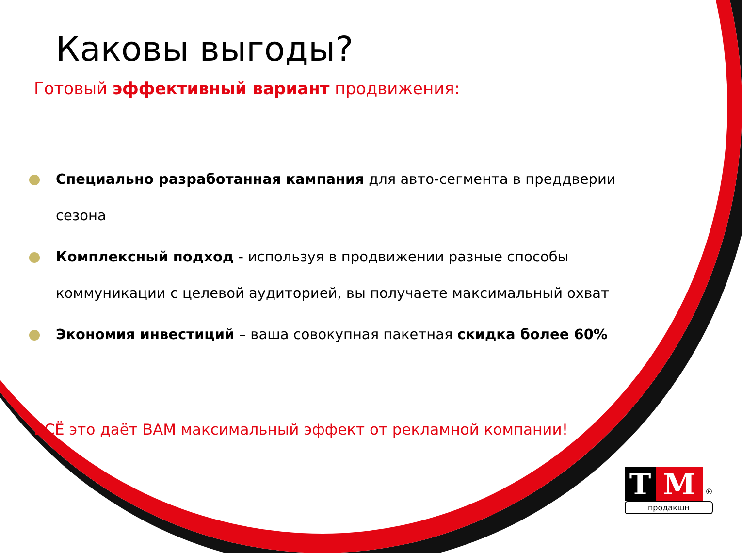Каковы выгоды?
Готовый эффективный вариант продвижения:
Специально разработанная кампания для авто-сегмента в преддверии сезона
Комплексный подход - используя в продвижении разные способы коммуникации с целевой аудиторией, вы получаете максимальный охват
Экономия инвестиций – ваша совокупная пакетная скидка более 60%
ВСЁ это даёт ВАМ максимальный эффект от рекламной компании!
T M ®
продакшн